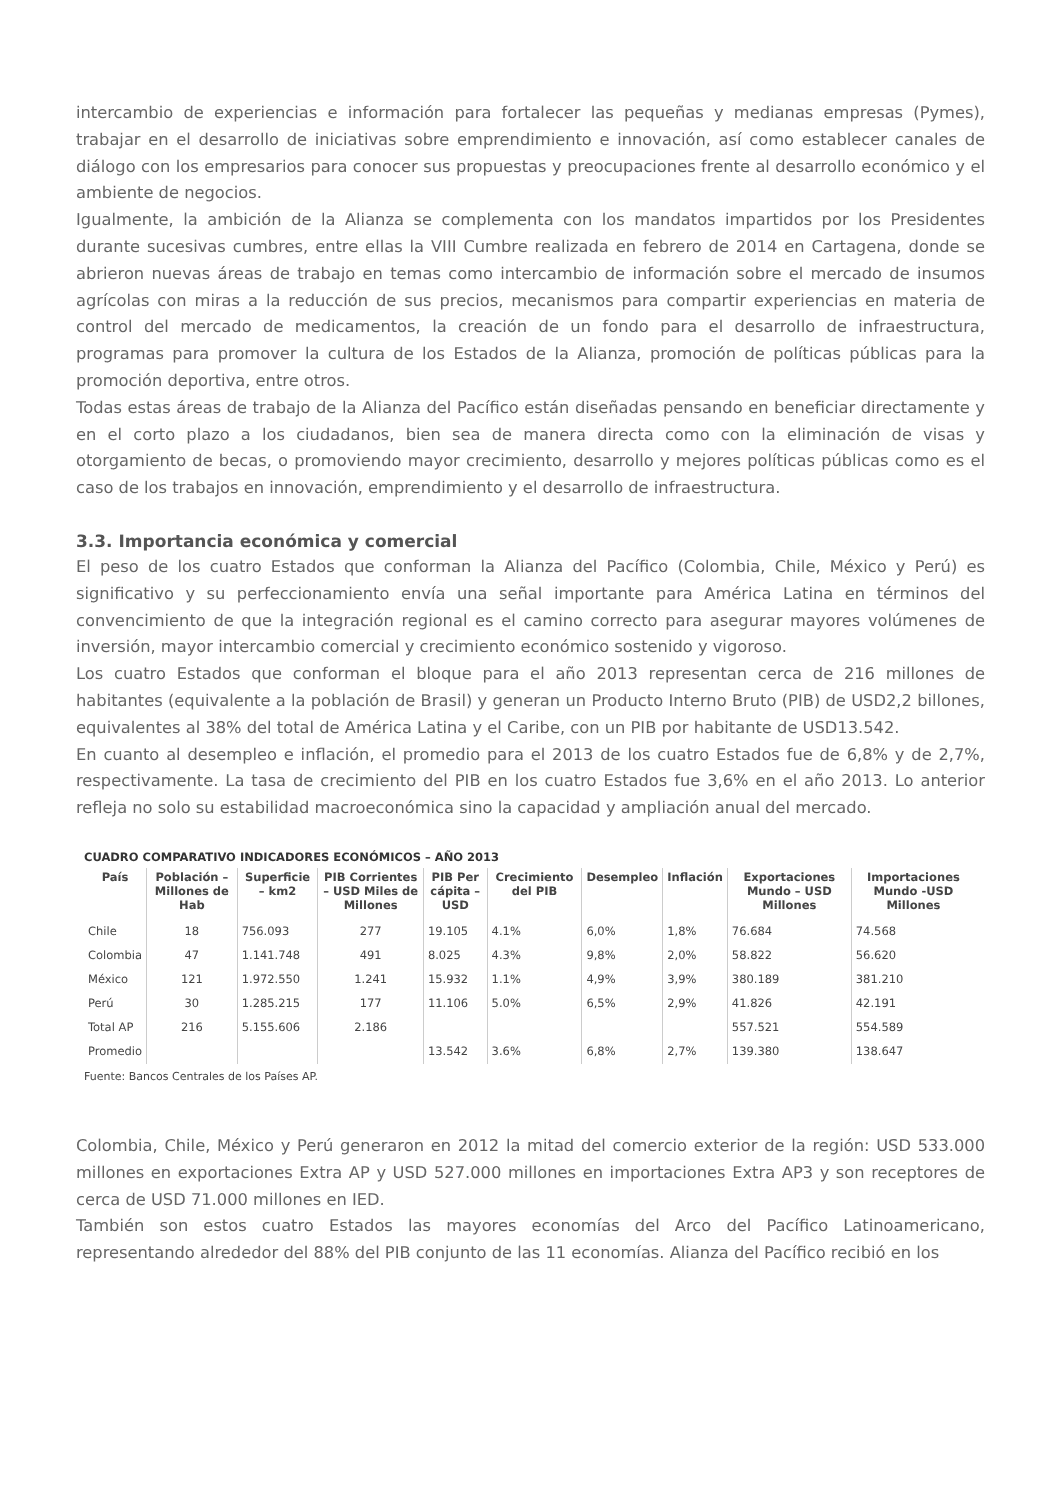intercambio de experiencias e información para fortalecer las pequeñas y medianas empresas (Pymes), trabajar en el desarrollo de iniciativas sobre emprendimiento e innovación, así como establecer canales de diálogo con los empresarios para conocer sus propuestas y preocupaciones frente al desarrollo económico y el ambiente de negocios.
Igualmente, la ambición de la Alianza se complementa con los mandatos impartidos por los Presidentes durante sucesivas cumbres, entre ellas la VIII Cumbre realizada en febrero de 2014 en Cartagena, donde se abrieron nuevas áreas de trabajo en temas como intercambio de información sobre el mercado de insumos agrícolas con miras a la reducción de sus precios, mecanismos para compartir experiencias en materia de control del mercado de medicamentos, la creación de un fondo para el desarrollo de infraestructura, programas para promover la cultura de los Estados de la Alianza, promoción de políticas públicas para la promoción deportiva, entre otros.
Todas estas áreas de trabajo de la Alianza del Pacífico están diseñadas pensando en beneficiar directamente y en el corto plazo a los ciudadanos, bien sea de manera directa como con la eliminación de visas y otorgamiento de becas, o promoviendo mayor crecimiento, desarrollo y mejores políticas públicas como es el caso de los trabajos en innovación, emprendimiento y el desarrollo de infraestructura.
3.3. Importancia económica y comercial
El peso de los cuatro Estados que conforman la Alianza del Pacífico (Colombia, Chile, México y Perú) es significativo y su perfeccionamiento envía una señal importante para América Latina en términos del convencimiento de que la integración regional es el camino correcto para asegurar mayores volúmenes de inversión, mayor intercambio comercial y crecimiento económico sostenido y vigoroso.
Los cuatro Estados que conforman el bloque para el año 2013 representan cerca de 216 millones de habitantes (equivalente a la población de Brasil) y generan un Producto Interno Bruto (PIB) de USD2,2 billones, equivalentes al 38% del total de América Latina y el Caribe, con un PIB por habitante de USD13.542.
En cuanto al desempleo e inflación, el promedio para el 2013 de los cuatro Estados fue de 6,8% y de 2,7%, respectivamente. La tasa de crecimiento del PIB en los cuatro Estados fue 3,6% en el año 2013. Lo anterior refleja no solo su estabilidad macroeconómica sino la capacidad y ampliación anual del mercado.
CUADRO COMPARATIVO INDICADORES ECONÓMICOS – AÑO 2013
| País | Población – Millones de Hab | Superficie – km2 | PIB Corrientes – USD Miles de Millones | PIB Per cápita – USD | Crecimiento del PIB | Desempleo | Inflación | Exportaciones Mundo – USD Millones | Importaciones Mundo -USD Millones |
| --- | --- | --- | --- | --- | --- | --- | --- | --- | --- |
| Chile | 18 | 756.093 | 277 | 19.105 | 4.1% | 6,0% | 1,8% | 76.684 | 74.568 |
| Colombia | 47 | 1.141.748 | 491 | 8.025 | 4.3% | 9,8% | 2,0% | 58.822 | 56.620 |
| México | 121 | 1.972.550 | 1.241 | 15.932 | 1.1% | 4,9% | 3,9% | 380.189 | 381.210 |
| Perú | 30 | 1.285.215 | 177 | 11.106 | 5.0% | 6,5% | 2,9% | 41.826 | 42.191 |
| Total AP | 216 | 5.155.606 | 2.186 | | | | | 557.521 | 554.589 |
| Promedio | | | | 13.542 | 3.6% | 6,8% | 2,7% | 139.380 | 138.647 |
Fuente: Bancos Centrales de los Países AP.
Colombia, Chile, México y Perú generaron en 2012 la mitad del comercio exterior de la región: USD 533.000 millones en exportaciones Extra AP y USD 527.000 millones en importaciones Extra AP3 y son receptores de cerca de USD 71.000 millones en IED.
También son estos cuatro Estados las mayores economías del Arco del Pacífico Latinoamericano, representando alrededor del 88% del PIB conjunto de las 11 economías. Alianza del Pacífico recibió en los